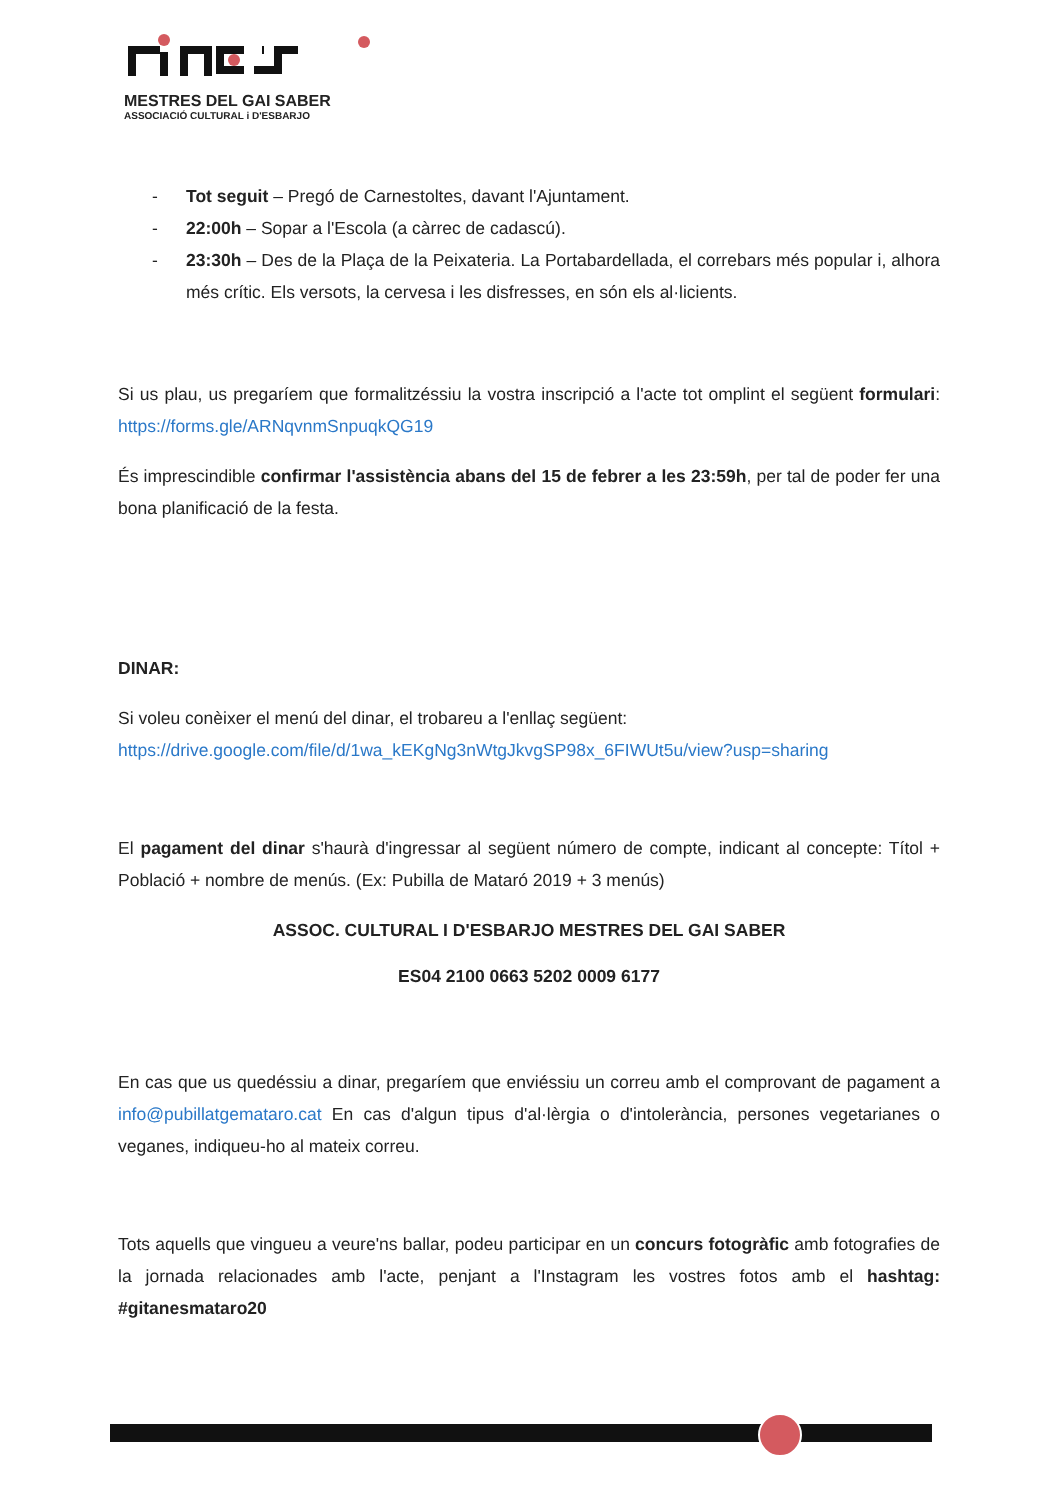MESTRES DEL GAI SABER
ASSOCIACIÓ CULTURAL i D'ESBARJO
- Tot seguit – Pregó de Carnestoltes, davant l'Ajuntament.
- 22:00h – Sopar a l'Escola (a càrrec de cadascú).
- 23:30h – Des de la Plaça de la Peixateria. La Portabardellada, el correbars més popular i, alhora més crític. Els versots, la cervesa i les disfresses, en són els al·licients.
Si us plau, us pregaríem que formalitzéssiu la vostra inscripció a l'acte tot omplint el següent formulari: https://forms.gle/ARNqvnmSnpuqkQG19
És imprescindible confirmar l'assistència abans del 15 de febrer a les 23:59h, per tal de poder fer una bona planificació de la festa.
DINAR:
Si voleu conèixer el menú del dinar, el trobareu a l'enllaç següent:
https://drive.google.com/file/d/1wa_kEKgNg3nWtgJkvgSP98x_6FIWUt5u/view?usp=sharing
El pagament del dinar s'haurà d'ingressar al següent número de compte, indicant al concepte: Títol + Població + nombre de menús. (Ex: Pubilla de Mataró 2019 + 3 menús)
ASSOC. CULTURAL I D'ESBARJO MESTRES DEL GAI SABER
ES04 2100 0663 5202 0009 6177
En cas que us quedéssiu a dinar, pregaríem que enviéssiu un correu amb el comprovant de pagament a info@pubillatgemataro.cat En cas d'algun tipus d'al·lèrgia o d'intolerància, persones vegetarianes o veganes, indiqueu-ho al mateix correu.
Tots aquells que vingueu a veure'ns ballar, podeu participar en un concurs fotogràfic amb fotografies de la jornada relacionades amb l'acte, penjant a l'Instagram les vostres fotos amb el hashtag: #gitanesmataro20